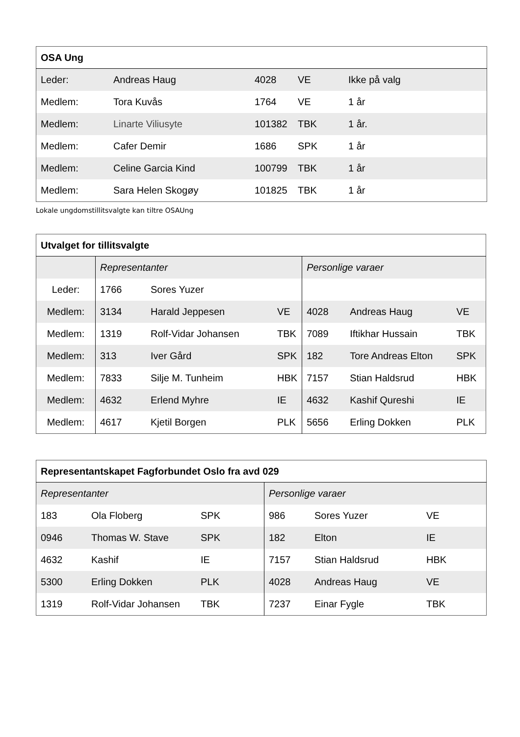| OSA Ung | | | | |
| --- | --- | --- | --- | --- |
| Leder: | Andreas Haug | 4028 | VE | Ikke på valg |
| Medlem: | Tora Kuvås | 1764 | VE | 1 år |
| Medlem: | Linarte Viliusyte | 101382 | TBK | 1 år. |
| Medlem: | Cafer Demir | 1686 | SPK | 1 år |
| Medlem: | Celine Garcia Kind | 100799 | TBK | 1 år |
| Medlem: | Sara Helen Skogøy | 101825 | TBK | 1 år |
Lokale ungdomstillitsvalgte kan tiltre OSAUng
| Utvalget for tillitsvalgte | | | | | | |
| --- | --- | --- | --- | --- | --- | --- |
| | Representanter | | | Personlige varaer | | |
| Leder: | 1766 | Sores Yuzer | | | | |
| Medlem: | 3134 | Harald Jeppesen | VE | 4028 | Andreas Haug | VE |
| Medlem: | 1319 | Rolf-Vidar Johansen | TBK | 7089 | Iftikhar Hussain | TBK |
| Medlem: | 313 | Iver Gård | SPK | 182 | Tore Andreas Elton | SPK |
| Medlem: | 7833 | Silje M. Tunheim | HBK | 7157 | Stian Haldsrud | HBK |
| Medlem: | 4632 | Erlend Myhre | IE | 4632 | Kashif Qureshi | IE |
| Medlem: | 4617 | Kjetil Borgen | PLK | 5656 | Erling Dokken | PLK |
| Representantskapet Fagforbundet Oslo fra avd 029 | | | | | |
| --- | --- | --- | --- | --- | --- |
| Representanter | | | Personlige varaer | | |
| 183 | Ola Floberg | SPK | 986 | Sores Yuzer | VE |
| 0946 | Thomas W. Stave | SPK | 182 | Elton | IE |
| 4632 | Kashif | IE | 7157 | Stian Haldsrud | HBK |
| 5300 | Erling Dokken | PLK | 4028 | Andreas Haug | VE |
| 1319 | Rolf-Vidar Johansen | TBK | 7237 | Einar Fygle | TBK |